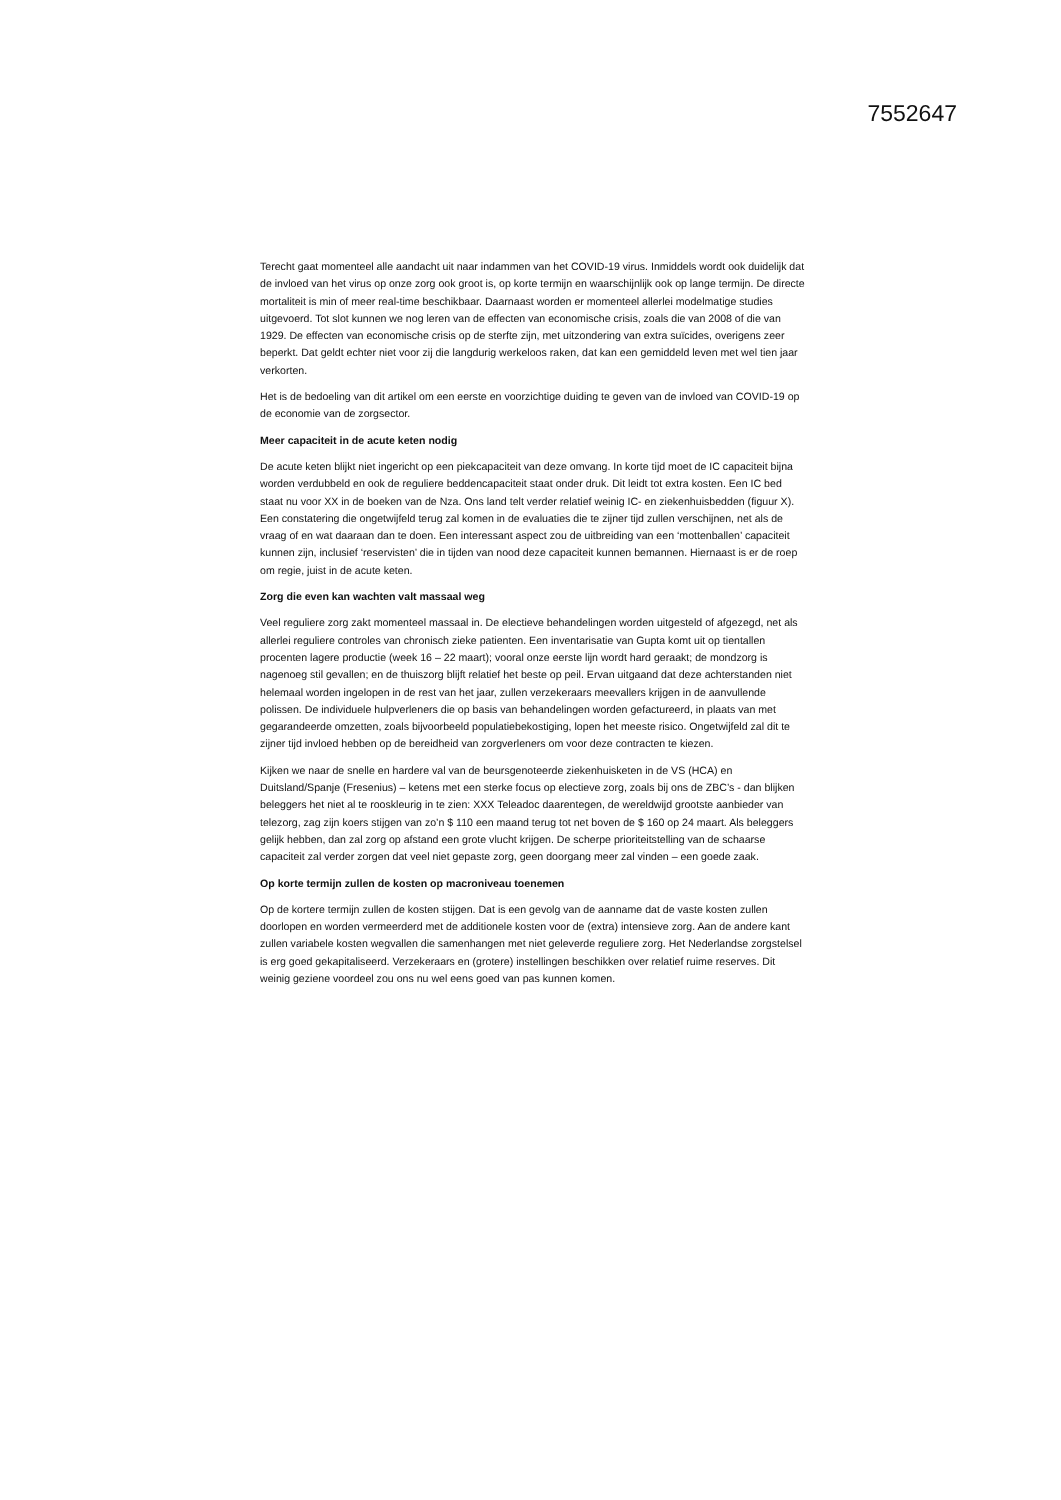7552647
Terecht gaat momenteel alle aandacht uit naar indammen van het COVID-19 virus. Inmiddels wordt ook duidelijk dat de invloed van het virus op onze zorg ook groot is, op korte termijn en waarschijnlijk ook op lange termijn. De directe mortaliteit is min of meer real-time beschikbaar. Daarnaast worden er momenteel allerlei modelmatige studies uitgevoerd. Tot slot kunnen we nog leren van de effecten van economische crisis, zoals die van 2008 of die van 1929. De effecten van economische crisis op de sterfte zijn, met uitzondering van extra suïcides, overigens zeer beperkt. Dat geldt echter niet voor zij die langdurig werkeloos raken, dat kan een gemiddeld leven met wel tien jaar verkorten.
Het is de bedoeling van dit artikel om een eerste en voorzichtige duiding te geven van de invloed van COVID-19 op de economie van de zorgsector.
Meer capaciteit in de acute keten nodig
De acute keten blijkt niet ingericht op een piekcapaciteit van deze omvang. In korte tijd moet de IC capaciteit bijna worden verdubbeld en ook de reguliere beddencapaciteit staat onder druk. Dit leidt tot extra kosten. Een IC bed staat nu voor XX in de boeken van de Nza. Ons land telt verder relatief weinig IC- en ziekenhuisbedden (figuur X). Een constatering die ongetwijfeld terug zal komen in de evaluaties die te zijner tijd zullen verschijnen, net als de vraag of en wat daaraan dan te doen. Een interessant aspect zou de uitbreiding van een ‘mottenballen’ capaciteit kunnen zijn, inclusief ‘reservisten’ die in tijden van nood deze capaciteit kunnen bemannen. Hiernaast is er de roep om regie, juist in de acute keten.
Zorg die even kan wachten valt massaal weg
Veel reguliere zorg zakt momenteel massaal in. De electieve behandelingen worden uitgesteld of afgezegd, net als allerlei reguliere controles van chronisch zieke patienten. Een inventarisatie van Gupta komt uit op tientallen procenten lagere productie (week 16 – 22 maart); vooral onze eerste lijn wordt hard geraakt; de mondzorg is nagenoeg stil gevallen; en de thuiszorg blijft relatief het beste op peil. Ervan uitgaand dat deze achterstanden niet helemaal worden ingelopen in de rest van het jaar, zullen verzekeraars meevallers krijgen in de aanvullende polissen. De individuele hulpverleners die op basis van behandelingen worden gefactureerd, in plaats van met gegarandeerde omzetten, zoals bijvoorbeeld populatiebekostiging, lopen het meeste risico. Ongetwijfeld zal dit te zijner tijd invloed hebben op de bereidheid van zorgverleners om voor deze contracten te kiezen.
Kijken we naar de snelle en hardere val van de beursgenoteerde ziekenhuisketen in de VS (HCA) en Duitsland/Spanje (Fresenius) – ketens met een sterke focus op electieve zorg, zoals bij ons de ZBC’s - dan blijken beleggers het niet al te rooskleurig in te zien: XXX Teleadoc daarentegen, de wereldwijd grootste aanbieder van telezorg, zag zijn koers stijgen van zo’n $ 110 een maand terug tot net boven de $ 160 op 24 maart. Als beleggers gelijk hebben, dan zal zorg op afstand een grote vlucht krijgen. De scherpe prioriteitstelling van de schaarse capaciteit zal verder zorgen dat veel niet gepaste zorg, geen doorgang meer zal vinden – een goede zaak.
Op korte termijn zullen de kosten op macroniveau toenemen
Op de kortere termijn zullen de kosten stijgen. Dat is een gevolg van de aanname dat de vaste kosten zullen doorlopen en worden vermeerderd met de additionele kosten voor de (extra) intensieve zorg. Aan de andere kant zullen variabele kosten wegvallen die samenhangen met niet geleverde reguliere zorg. Het Nederlandse zorgstelsel is erg goed gekapitaliseerd. Verzekeraars en (grotere) instellingen beschikken over relatief ruime reserves. Dit weinig geziene voordeel zou ons nu wel eens goed van pas kunnen komen.